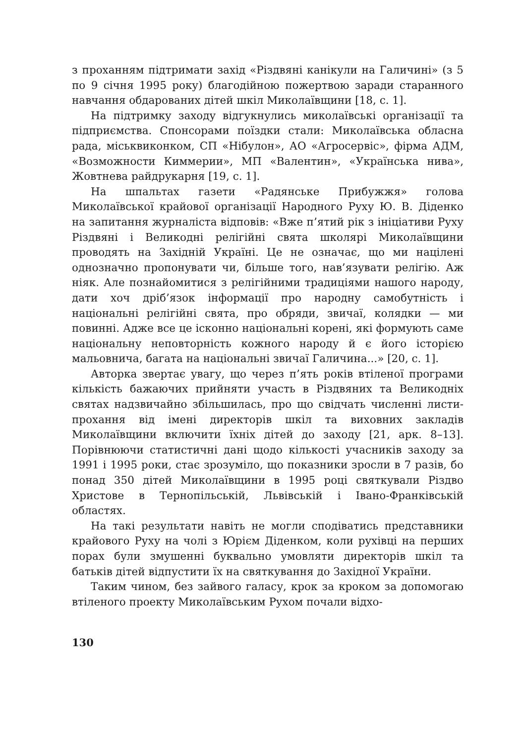з проханням підтримати захід «Різдвяні канікули на Галичині» (з 5 по 9 січня 1995 року) благодійною пожертвою заради старанного навчання обдарованих дітей шкіл Миколаївщини [18, с. 1].
На підтримку заходу відгукнулись миколаївські організації та підприємства. Спонсорами поїздки стали: Миколаївська обласна рада, міськвиконком, СП «Нібулон», АО «Агросервіс», фірма АДМ, «Возможности Киммерии», МП «Валентин», «Українська нива», Жовтнева райдрукарня [19, с. 1].
На шпальтах газети «Радянське Прибужжя» голова Миколаївської крайової організації Народного Руху Ю. В. Діденко на запитання журналіста відповів: «Вже п’ятий рік з ініціативи Руху Різдвяні і Великодні релігійні свята школярі Миколаївщини проводять на Західній Україні. Це не означає, що ми націлені однозначно пропонувати чи, більше того, нав’язувати релігію. Аж ніяк. Але познайомитися з релігійними традиціями нашого народу, дати хоч дріб’язок інформації про народну самобутність і національні релігійні свята, про обряди, звичаї, колядки — ми повинні. Адже все це ісконно національні корені, які формують саме національну неповторність кожного народу й є його історією мальовнича, багата на національні звичаї Галичина...» [20, с. 1].
Авторка звертає увагу, що через п’ять років втіленої програми кількість бажаючих прийняти участь в Різдвяних та Великодніх святах надзвичайно збільшилась, про що свідчать численні листи-прохання від імені директорів шкіл та виховних закладів Миколаївщини включити їхніх дітей до заходу [21, арк. 8–13]. Порівнюючи статистичні дані щодо кількості учасників заходу за 1991 і 1995 роки, стає зрозуміло, що показники зросли в 7 разів, бо понад 350 дітей Миколаївщини в 1995 році святкували Різдво Христове в Тернопільській, Львівській і Івано-Франківській областях.
На такі результати навіть не могли сподіватись представники крайового Руху на чолі з Юрієм Діденком, коли рухівці на перших порах були змушенні буквально умовляти директорів шкіл та батьків дітей відпустити їх на святкування до Західної України.
Таким чином, без зайвого галасу, крок за кроком за допомогаю втіленого проекту Миколаївським Рухом почали відхо-
130